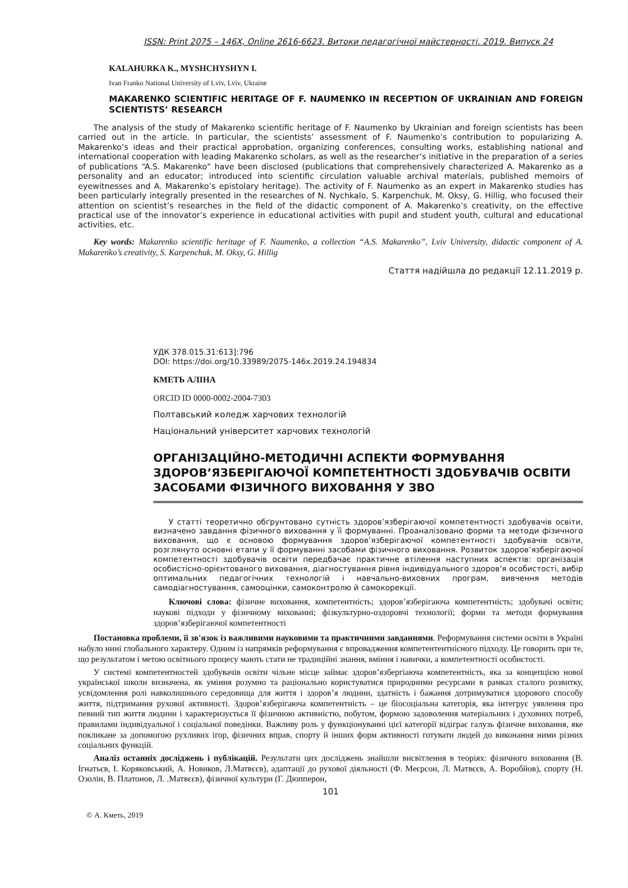ISSN: Print 2075 – 146X, Online 2616-6623. Витоки педагогічної майстерності. 2019. Випуск 24
KALAHURKA K., MYSHCHYSHYN I.
Ivan Franko National University of Lviv, Lviv, Ukraine
MAKARENKO SCIENTIFIC HERITAGE OF F. NAUMENKO IN RECEPTION OF UKRAINIAN AND FOREIGN SCIENTISTS’ RESEARCH
The analysis of the study of Makarenko scientific heritage of F. Naumenko by Ukrainian and foreign scientists has been carried out in the article. In particular, the scientists’ assessment of F. Naumenko’s contribution to popularizing A. Makarenko’s ideas and their practical approbation, organizing conferences, consulting works, establishing national and international cooperation with leading Makarenko scholars, as well as the researcher’s initiative in the preparation of a series of publications “A.S. Makarenko” have been disclosed (publications that comprehensively characterized A. Makarenko as a personality and an educator; introduced into scientific circulation valuable archival materials, published memoirs of eyewitnesses and A. Makarenko’s epistolary heritage). The activity of F. Naumenko as an expert in Makarenko studies has been particularly integrally presented in the researches of N. Nychkalo, S. Karpenchuk, M. Oksy, G. Hillig, who focused their attention on scientist’s researches in the field of the didactic component of A. Makarenko’s creativity, on the effective practical use of the innovator’s experience in educational activities with pupil and student youth, cultural and educational activities, etc.
Key words: Makarenko scientific heritage of F. Naumenko, a collection “A.S. Makarenko”, Lviv University, didactic component of A. Makarenko’s creativity, S. Karpenchuk, M. Oksy, G. Hillig
Стаття надійшла до редакції 12.11.2019 р.
УДК 378.015.31:613]:796
DOI: https://doi.org/10.33989/2075-146x.2019.24.194834
КМЕТЬ АЛІНА
ORCID ID 0000-0002-2004-7303
Полтавський коледж харчових технологій
Національний університет харчових технологій
ОРГАНІЗАЦІЙНО-МЕТОДИЧНІ АСПЕКТИ ФОРМУВАННЯ ЗДОРОВ’ЯЗБЕРІГАЮЧОЇ КОМПЕТЕНТНОСТІ ЗДОБУВАЧІВ ОСВІТИ ЗАСОБАМИ ФІЗИЧНОГО ВИХОВАННЯ У ЗВО
У статті теоретично обґрунтовано сутність здоров’язберігаючої компетентності здобувачів освіти, визначено завдання фізичного виховання у її формуванні. Проаналізовано форми та методи фізичного виховання, що є основою формування здоров’язберігаючої компетентності здобувачів освіти, розглянуто основні етапи у її формуванні засобами фізичного виховання. Розвиток здоров’язберігаючої компетентності здобувачів освіти передбачає практичне втілення наступних аспектів: організація особистісно-орієнтованого виховання, діагностування рівня індивідуального здоров'я особистості, вибір оптимальних педагогічних технологій і навчально-виховних програм, вивчення методів самодіагностування, самооцінки, самоконтролю й самокорекції.
Ключові слова: фізичне виховання, компетентність; здоров’язберігаюча компетентність; здобувачі освіти; наукові підходи у фізичному вихованні; фізкультурно-оздоровчі технології; форми та методи формування здоров’язберігаючої компетентності
Постановка проблеми, її зв'язок із важливими науковими та практичними завданнями. Реформування системи освіти в Україні набуло нині глобального характеру. Одним із напрямків реформування є впровадження компетентентнісного підходу. Це говорить при те, що результатом і метою освітнього процесу мають стати не традиційні знання, вміння і навички, а компетентності особистості.
У системі компетентностей здобувачів освіти чільне місце займає здоров’язбергіаюча компетентність, яка за концепцією нової української школи визначена, як уміння розумно та раціонально користуватися природними ресурсами в рамках сталого розвитку, усвідомлення ролі навколишнього середовища для життя і здоров’я людини, здатність і бажання дотримуватися здорового способу життя, підтримання рухової активності. Здоров’язберігаюча компетентність – це біосоціальна категорія, яка інтегрує уявлення про певний тип життя людини і характеризується її фізичною активністю, побутом, формою задоволення матеріальних і духовних потреб, правилами індивідуальної і соціальної поведінки. Важливу роль у функціонуванні цієї категорії відіграє галузь фізичне виховання, яке покликане за допомогою рухливих ігор, фізичних вправ, спорту й інших форм активності готувати людей до виконання ними різних соціальних функцій.
Аналіз останніх досліджень і публікацій. Результати цих досліджень знайшли висвітлення в теоріях: фізичного виховання (В. Ігнатьєв, І. Коряковський, А. Новиков, Л.Матвєєв), адаптації до рухової діяльності (Ф. Меєрсон, Л. Матвєєв, А. Воробйов), спорту (Н. Озолін, В. Платонов, Л. .Матвєєв), фізичної культури (Г. Дюпперон,
101
© А. Кметь, 2019